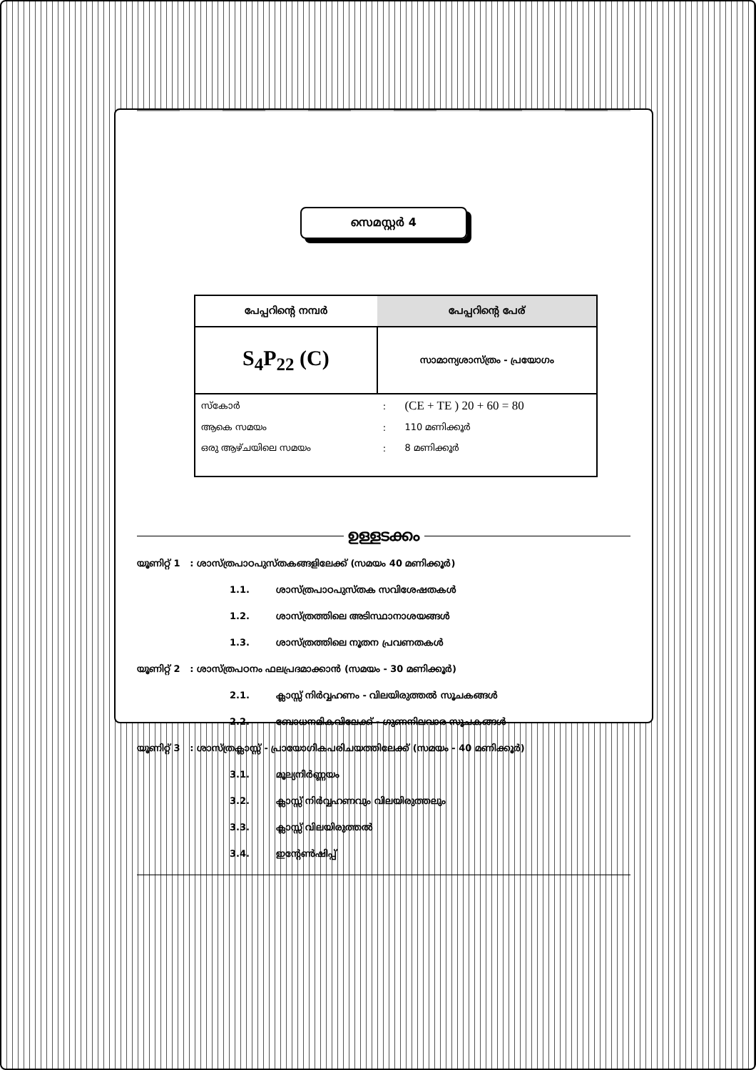സെമസ്റ്റർ 4
| പേപ്പറിന്റെ നമ്പർ | പേപ്പറിന്റെ പേര് | |
| --- | --- | --- |
| S<sub>4</sub>P<sub>22</sub> (C) | സാമാന്യശാസ്ത്രം - പ്രയോഗം | |
| സ്കോർ | : | (CE + TE ) 20 + 60 = 80 |
| ആകെ സമയം | : | 110 മണിക്കൂർ |
| ഒരു ആഴ്ചയിലെ സമയം | : | 8 മണിക്കൂർ |
ഉള്ളടക്കം
യൂണിറ്റ് 1 : ശാസ്ത്രപാഠപുസ്തകങ്ങളിലേക്ക് (സമയം 40 മണിക്കൂർ)
1.1. ശാസ്ത്രപാഠപുസ്തക സവിശേഷതകൾ
1.2. ശാസ്ത്രത്തിലെ അടിസ്ഥാനാശയങ്ങൾ
1.3. ശാസ്ത്രത്തിലെ നൂതന പ്രവണതകൾ
യൂണിറ്റ് 2 : ശാസ്ത്രപഠനം ഫലപ്രദമാക്കാൻ (സമയം - 30 മണിക്കൂർ)
2.1. ക്ലാസ്സ് നിർവ്വഹണം - വിലയിരുത്തൽ സൂചകങ്ങൾ
2.2. ബോധനമികവിലേക്ക് - ഗുണനിലവാര സൂചകങ്ങൾ
യൂണിറ്റ് 3 : ശാസ്ത്രക്ലാസ്സ് - പ്രായോഗികപരിചയത്തിലേക്ക് (സമയം - 40 മണിക്കൂർ)
3.1. മൂല്യനിർണ്ണയം
3.2. ക്ലാസ്സ് നിർവ്വഹണവും വിലയിരുത്തലും
3.3. ക്ലാസ്സ് വിലയിരുത്തൽ
3.4. ഇന്റേൺഷിപ്പ്